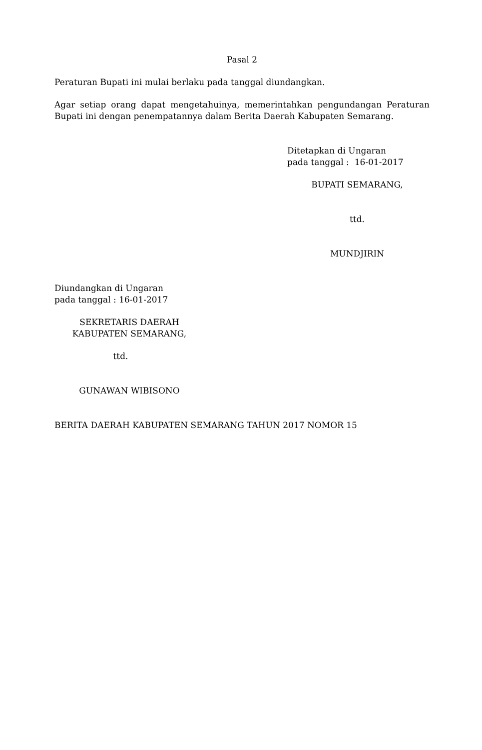Pasal 2
Peraturan Bupati ini mulai berlaku pada tanggal diundangkan.
Agar setiap orang dapat mengetahuinya, memerintahkan pengundangan Peraturan Bupati ini dengan penempatannya dalam Berita Daerah Kabupaten Semarang.
Ditetapkan di Ungaran
pada tanggal : 16-01-2017
BUPATI SEMARANG,
ttd.
MUNDJIRIN
Diundangkan di Ungaran
pada tanggal : 16-01-2017
SEKRETARIS DAERAH
KABUPATEN SEMARANG,
ttd.
GUNAWAN WIBISONO
BERITA DAERAH KABUPATEN SEMARANG TAHUN 2017 NOMOR 15